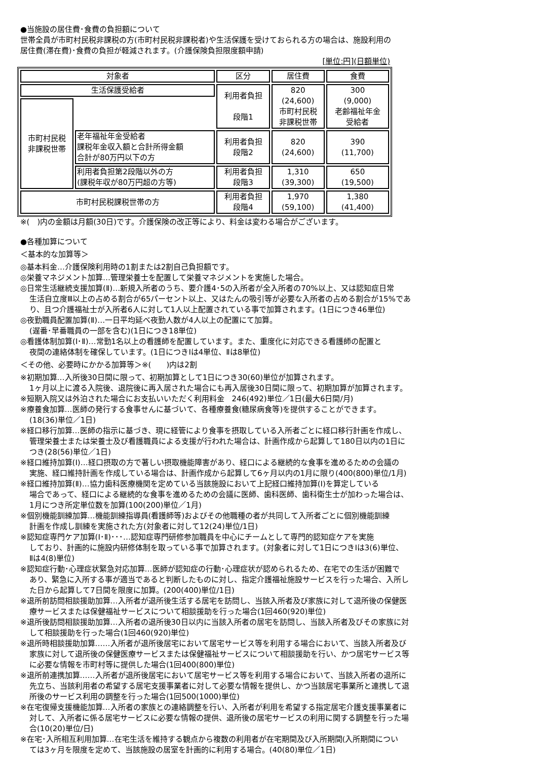●当施設の居住費･食費の負担額について
世帯全員が市町村民税非課税の方(市町村民税非課税者)や生活保護を受けておられる方の場合は、施設利用の
居住費(滞在費)･食費の負担が軽減されます。(介護保険負担限度額申請)
[単位:円](日額単位)
| 対象者 | | 区分 | 居住費 | 食費 |
| 生活保護受給者 | | 利用者負担 段階1 | 820 (24,600) 市町村民税 非課税世帯 | 300 (9,000) 老齢福祉年金 受給者 |
| 市町村民税 非課税世帯 | | | | |
| | 老年福祉年金受給者 課税年金収入額と合計所得金額 合計が80万円以下の方 | 利用者負担 段階2 | 820 (24,600) | 390 (11,700) |
| | 利用者負担第2段階以外の方 (課税年収が80万円超の方等) | 利用者負担 段階3 | 1,310 (39,300) | 650 (19,500) |
| 市町村民税課税世帯の方 | | 利用者負担 段階4 | 1,970 (59,100) | 1,380 (41,400) |
※(　)内の金額は月額(30日)です。介護保険の改正等により、料金は変わる場合がございます。
●各種加算について
＜基本的な加算等＞
◎基本料金…介護保険利用時の1割または2割自己負担額です。
◎栄養マネジメント加算…管理栄養士を配置して栄養マネジメントを実施した場合。
◎日常生活継続支援加算(Ⅱ)…新規入所者のうち、要介護4･5の入所者が全入所者の70%以上、又は認知症日常
生活自立度Ⅲ以上の占める割合が65パーセント以上、又はたんの吸引等が必要な入所者の占める割合が15%であ
り、且つ介護福祉士が入所者6人に対して1人以上配置されている事で加算されます。(1日につき46単位)
◎夜勤職員配置加算(Ⅱ)…一日平均延べ夜勤人数が4人以上の配置にて加算。
(遅番･早番職員の一部を含む)(1日につき18単位)
◎看護体制加算(Ⅰ･Ⅱ)…常勤1名以上の看護師を配置しています。また、重度化に対応できる看護師の配置と
夜間の連絡体制を確保しています。(1日につきⅠは4単位、Ⅱは8単位)
＜その他、必要時にかかる加算等＞※(　　)内は2割
※初期加算…入所後30日間に限って、初期加算として1日につき30(60)単位が加算されます。
1ヶ月以上に渡る入院後、退院後に再入居された場合にも再入居後30日間に限って、初期加算が加算されます。
※短期入院又は外泊された場合にお支払いいただく利用料金　246(492)単位／1日(最大6日間/月)
※療養食加算…医師の発行する食事せんに基づいて、各種療養食(糖尿病食等)を提供することができます。
(18(36)単位／1日)
※経口移行加算…医師の指示に基づき、現に経管により食事を摂取している入所者ごとに経口移行計画を作成し、
管理栄養士または栄養士及び看護職員による支援が行われた場合は、計画作成から起算して180日以内の1日に
つき(28(56)単位／1日)
※経口維持加算(Ⅰ)…経口摂取の方で著しい摂取機能障害があり、経口による継続的な食事を進めるための会議の
実施、経口維持計画を作成している場合は、計画作成から起算して6ヶ月以内の1月に限り(400(800)単位/1月)
※経口維持加算(Ⅱ)…協力歯科医療機関を定めている当該施設において上記経口維持加算(Ⅰ)を算定している
場合であって、経口による継続的な食事を進めるための会議に医師、歯科医師、歯科衛生士が加わった場合は、
1月につき所定単位数を加算(100(200)単位／1月)
※個別機能訓練加算…機能訓練指導員(看護師等)およびその他職種の者が共同して入所者ごとに個別機能訓練
計画を作成し訓練を実施された方(対象者に対して12(24)単位/1日)
※認知症専門ケア加算(Ⅰ･Ⅱ)･･･…認知症専門研修参加職員を中心にチームとして専門的認知症ケアを実施
しており、計画的に施設内研修体制を取っている事で加算されます。(対象者に対して1日につきⅠは3(6)単位、
Ⅱは4(8)単位)
※認知症行動･心理症状緊急対応加算…医師が認知症の行動･心理症状が認められるため、在宅での生活が困難で
あり、緊急に入所する事が適当であると判断したものに対し、指定介護福祉施設サービスを行った場合、入所し
た日から起算して7日間を限度に加算。(200(400)単位/1日)
※退所前訪問相談援助加算…入所者が退所後生活する居宅を訪問し、当該入所者及び家族に対して退所後の保健医
療サービスまたは保健福祉サービスについて相談援助を行った場合(1回460(920)単位)
※退所後訪問相談援助加算…入所者の退所後30日以内に当該入所者の居宅を訪問し、当該入所者及びその家族に対
して相談援助を行った場合(1回460(920)単位)
※退所時相談援助加算……入所者が退所後居宅において居宅サービス等を利用する場合において、当該入所者及び
家族に対して退所後の保健医療サービスまたは保健福祉サービスについて相談援助を行い、かつ居宅サービス等
に必要な情報を市町村等に提供した場合(1回400(800)単位)
※退所前連携加算……入所者が退所後居宅において居宅サービス等を利用する場合において、当該入所者の退所に
先立ち、当該利用者の希望する居宅支援事業者に対して必要な情報を提供し、かつ当該居宅事業所と連携して退
所後のサービス利用の調整を行った場合(1回500(1000)単位)
※在宅復帰支援機能加算…入所者の家族との連絡調整を行い、入所者が利用を希望する指定居宅介護支援事業者に
対して、入所者に係る居宅サービスに必要な情報の提供、退所後の居宅サービスの利用に関する調整を行った場
合(10(20)単位/日)
※在宅･入所相互利用加算…在宅生活を維持する観点から複数の利用者が在宅期間及び入所期間(入所期間につい
ては3ヶ月を限度を定めて、当該施設の居室を計画的に利用する場合。(40(80)単位／1日)